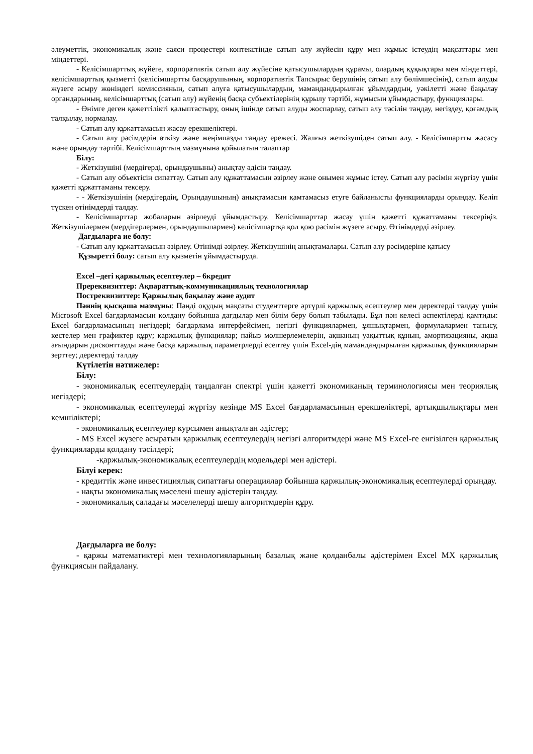әлеуметтік, экономикалық және саяси процестері контекстінде сатып алу жүйесін құру мен жұмыс істеудің мақсаттары мен міндеттері.
- Келісімшарттық жүйеге, корпоративтік сатып алу жүйесіне қатысушылардың құрамы, олардың құқықтары мен міндеттері, келісімшарттық қызметті (келісімшартты басқарушының, корпоративтік Тапсырыс берушінің сатып алу бөлімшесінің), сатып алуды жүзеге асыру жөніндегі комиссияның, сатып алуға қатысушылардың, мамандандырылған ұйымдардың, уәкілетті және бақылау органдарының, келісімшарттық (сатып алу) жүйенің басқа субъектілерінің құрылу тәртібі, жұмысын ұйымдастыру, функциялары.
- Өнімге деген қажеттілікті қалыптастыру, оның ішінде сатып алуды жоспарлау, сатып алу тәсілін таңдау, негіздеу, қоғамдық талқылау, нормалау.
- Сатып алу құжаттамасын жасау ерекшеліктері.
- Сатып алу рәсімдерін өткізу және жеңімпазды таңдау ережесі. Жалғыз жеткізушіден сатып алу. - Келісімшартты жасасу және орындау тәртібі. Келісімшарттың мазмұнына қойылатын талаптар
Білу:
- Жеткізушіні (мердігерді, орындаушыны) анықтау әдісін таңдау.
- Сатып алу объектісін сипаттау. Сатып алу құжаттамасын әзірлеу және онымен жұмыс істеу. Сатып алу рәсімін жүргізу үшін қажетті құжаттаманы тексеру.
- - Жеткізушінің (мердігердің, Орындаушының) анықтамасын қамтамасыз етуге байланысты функцияларды орындау. Келіп түскен өтінімдерді талдау.
- Келісімшарттар жобаларын әзірлеуді ұйымдастыру. Келісімшарттар жасау үшін қажетті құжаттаманы тексеріңіз. Жеткізушілермен (мердігерлермен, орындаушылармен) келісімшартқа қол қою рәсімін жүзеге асыру. Өтінімдерді әзірлеу.
Дағдыларға ие болу:
- Сатып алу құжаттамасын әзірлеу. Өтінімді әзірлеу. Жеткізушінің анықтамалары. Сатып алу рәсімдеріне қатысу
Құзыретті болу: сатып алу қызметін ұйымдастыруда.
Excel –дегі қаржылық есептеулер – 6кредит
Пререквизиттер: Ақпараттық-коммуникациялық технологиялар
Постреквизиттер: Қаржылық бақылау және аудит
Пәннің қысқаша мазмұны: Пәнді оқудың мақсаты студенттерге әртүрлі қаржылық есептеулер мен деректерді талдау үшін Microsoft Excel бағдарламасын қолдану бойынша дағдылар мен білім беру болып табылады. Бұл пән келесі аспектілерді қамтиды: Excel бағдарламасының негіздері; бағдарлама интерфейсімен, негізгі функциялармен, ұяшықтармен, формулалармен танысу, кестелер мен графиктер құру; қаржылық функциялар; пайыз мөлшерлемелерін, ақшаның уақыттық құнын, амортизацияны, ақша ағындарын дисконттауды және басқа қаржылық параметрлерді есептеу үшін Excel-дің мамандандырылған қаржылық функцияларын зерттеу; деректерді талдау
Күтілетін нәтижелер:
Білу:
- экономикалық есептеулердің таңдалған спектрі үшін қажетті экономиканың терминологиясы мен теориялық негіздері;
- экономикалық есептеулерді жүргізу кезінде MS Excel бағдарламасының ерекшеліктері, артықшылықтары мен кемшіліктері;
- экономикалық есептеулер курсымен анықталған әдістер;
- MS Excel жүзеге асыратын қаржылық есептеулердің негізгі алгоритмдері және MS Excel-ге енгізілген қаржылық функцияларды қолдану тәсілдері;
-қаржылық-экономикалық есептеулердің модельдері мен әдістері.
Білуі керек:
- кредиттік және инвестициялық сипаттағы операциялар бойынша қаржылық-экономикалық есептеулерді орындау.
- нақты экономикалық мәселені шешу әдістерін таңдау.
- экономикалық саладағы мәселелерді шешу алгоритмдерін құру.
Дағдыларға ие болу:
- қаржы математиктері мен технологияларының базалық және қолданбалы әдістерімен Excel MX қаржылық функциясын пайдалану.